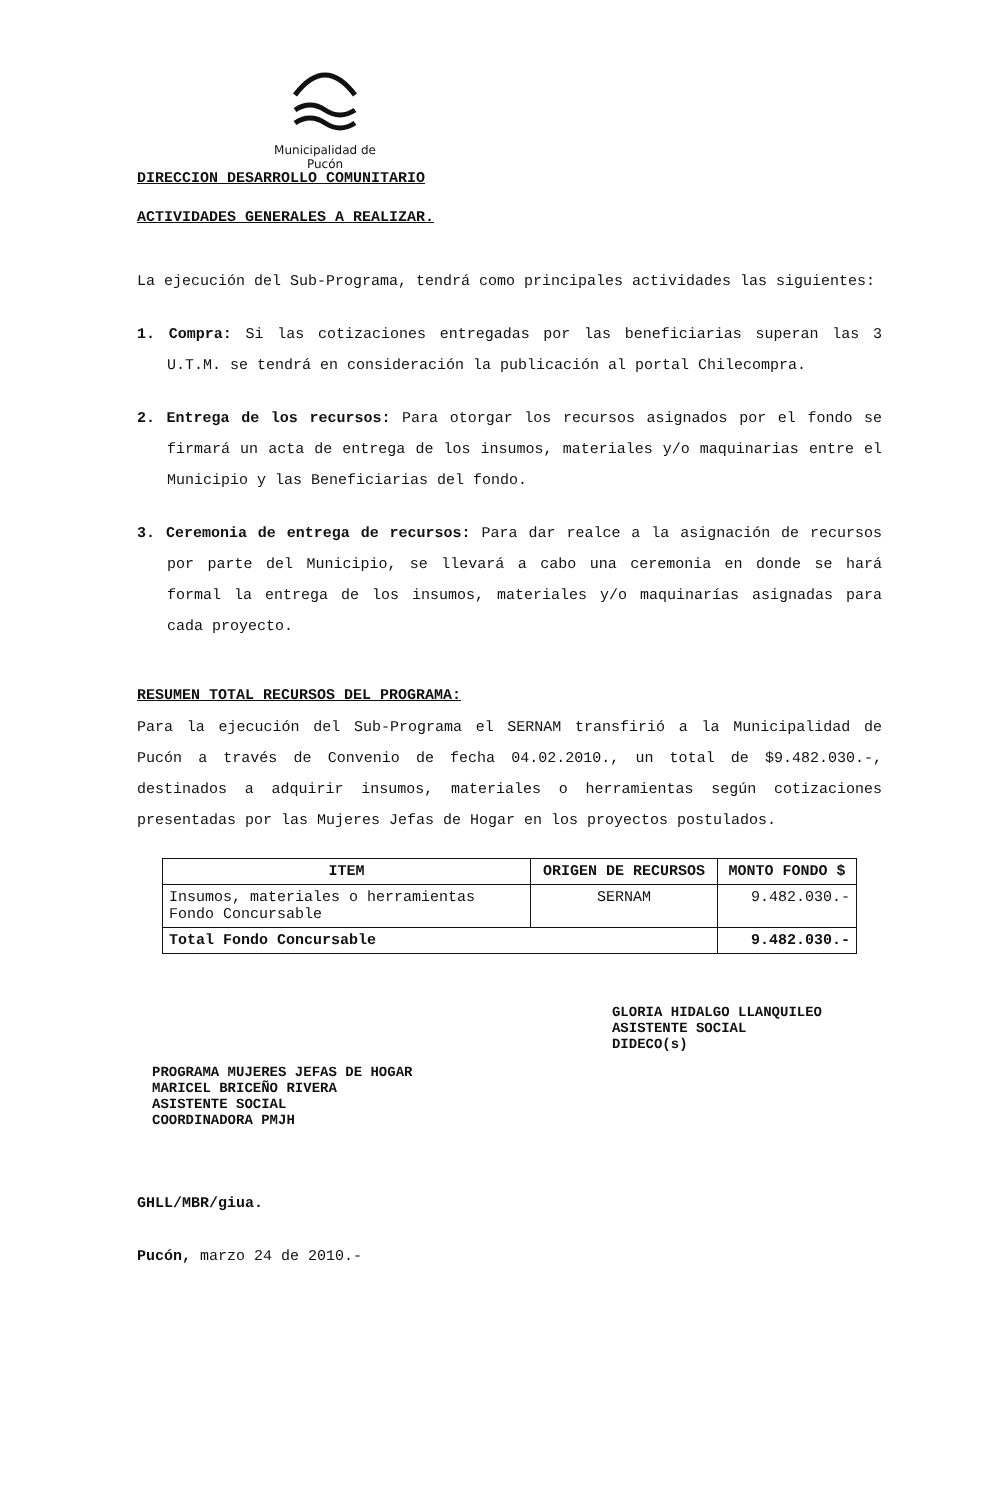Municipalidad de Pucón
DIRECCION DESARROLLO COMUNITARIO
ACTIVIDADES GENERALES A REALIZAR.
La ejecución del Sub-Programa, tendrá como principales actividades las siguientes:
1. Compra: Si las cotizaciones entregadas por las beneficiarias superan las 3 U.T.M. se tendrá en consideración la publicación al portal Chilecompra.
2. Entrega de los recursos: Para otorgar los recursos asignados por el fondo se firmará un acta de entrega de los insumos, materiales y/o maquinarias entre el Municipio y las Beneficiarias del fondo.
3. Ceremonia de entrega de recursos: Para dar realce a la asignación de recursos por parte del Municipio, se llevará a cabo una ceremonia en donde se hará formal la entrega de los insumos, materiales y/o maquinarías asignadas para cada proyecto.
RESUMEN TOTAL RECURSOS DEL PROGRAMA:
Para la ejecución del Sub-Programa el SERNAM transfirió a la Municipalidad de Pucón a través de Convenio de fecha 04.02.2010., un total de $9.482.030.-, destinados a adquirir insumos, materiales o herramientas según cotizaciones presentadas por las Mujeres Jefas de Hogar en los proyectos postulados.
| ITEM | ORIGEN DE RECURSOS | MONTO FONDO $ |
| --- | --- | --- |
| Insumos, materiales o herramientas Fondo Concursable | SERNAM | 9.482.030.- |
| Total Fondo Concursable | | 9.482.030.- |
PROGRAMA MUJERES JEFAS DE HOGAR
MARICEL BRICEÑO RIVERA
ASISTENTE SOCIAL
COORDINADORA PMJH
GLORIA HIDALGO LLANQUILEO
ASISTENTE SOCIAL
DIDECO(s)
GHLL/MBR/giua.
Pucón, marzo 24 de 2010.-